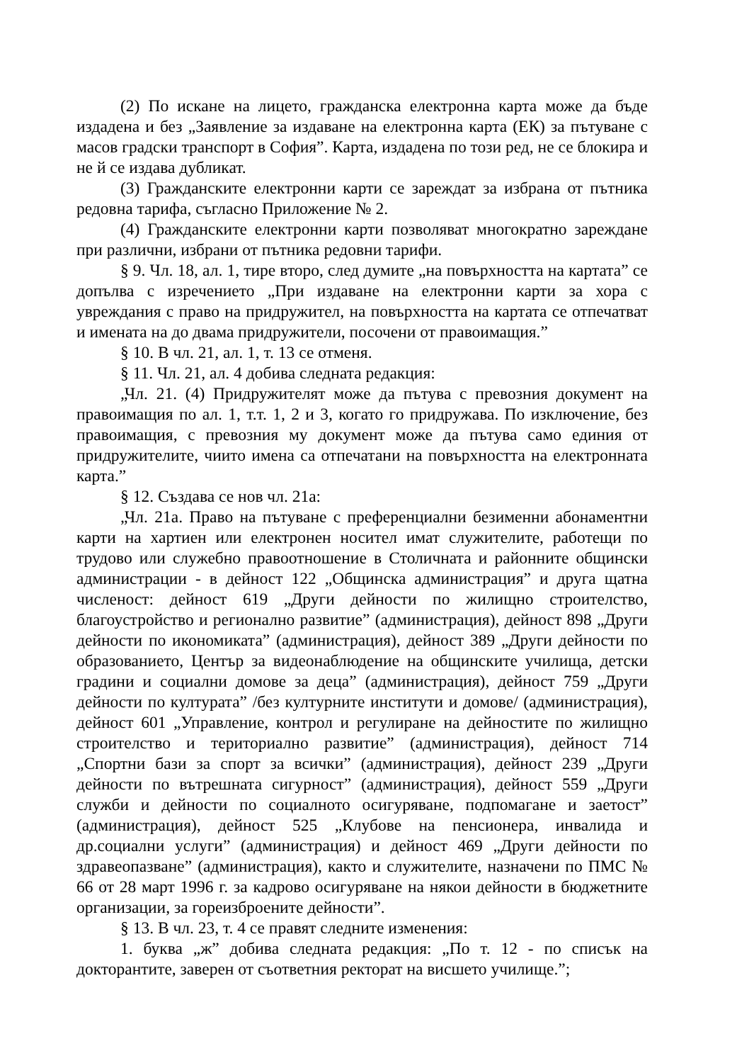(2) По искане на лицето, гражданска електронна карта може да бъде издадена и без „Заявление за издаване на електронна карта (ЕК) за пътуване с масов градски транспорт в София”. Карта, издадена по този ред, не се блокира и не й се издава дубликат.
(3) Гражданските електронни карти се зареждат за избрана от пътника редовна тарифа, съгласно Приложение № 2.
(4) Гражданските електронни карти позволяват многократно зареждане при различни, избрани от пътника редовни тарифи.
§ 9. Чл. 18, ал. 1, тире второ, след думите „на повърхността на картата” се допълва с изречението „При издаване на електронни карти за хора с увреждания с право на придружител, на повърхността на картата се отпечатват и имената на до двама придружители, посочени от правоимащия.”
§ 10. В чл. 21, ал. 1, т. 13 се отменя.
§ 11. Чл. 21, ал. 4 добива следната редакция:
„Чл. 21. (4) Придружителят може да пътува с превозния документ на правоимащия по ал. 1, т.т. 1, 2 и 3, когато го придружава. По изключение, без правоимащия, с превозния му документ може да пътува само единия от придружителите, чиито имена са отпечатани на повърхността на електронната карта.”
§ 12. Създава се нов чл. 21а:
„Чл. 21а. Право на пътуване с преференциални безименни абонаментни карти на хартиен или електронен носител имат служителите, работещи по трудово или служебно правоотношение в Столичната и районните общински администрации - в дейност 122 „Общинска администрация” и друга щатна численост: дейност 619 „Други дейности по жилищно строителство, благоустройство и регионално развитие” (администрация), дейност 898 „Други дейности по икономиката” (администрация), дейност 389 „Други дейности по образованието, Център за видеонаблюдение на общинските училища, детски градини и социални домове за деца” (администрация), дейност 759 „Други дейности по културата” /без културните институти и домове/ (администрация), дейност 601 „Управление, контрол и регулиране на дейностите по жилищно строителство и териториално развитие” (администрация), дейност 714 „Спортни бази за спорт за всички” (администрация), дейност 239 „Други дейности по вътрешната сигурност” (администрация), дейност 559 „Други служби и дейности по социалното осигуряване, подпомагане и заетост” (администрация), дейност 525 „Клубове на пенсионера, инвалида и др.социални услуги” (администрация) и дейност 469 „Други дейности по здравеопазване” (администрация), както и служителите, назначени по ПМС № 66 от 28 март 1996 г. за кадрово осигуряване на някои дейности в бюджетните организации, за гореизброените дейности”.
§ 13. В чл. 23, т. 4 се правят следните изменения:
1. буква „ж” добива следната редакция: „По т. 12 - по списък на докторантите, заверен от съответния ректорат на висшето училище.”;